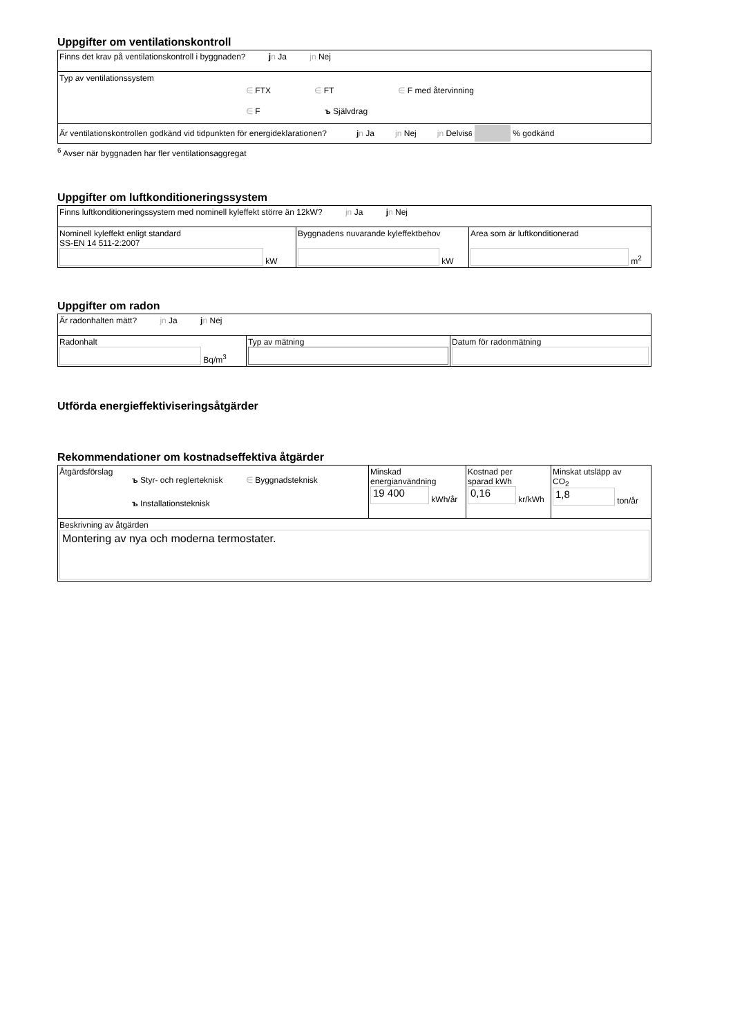Uppgifter om ventilationskontroll
| Finns det krav på ventilationskontroll i byggnaden? j n Ja jn Nej |
| Typ av ventilationssystem ∈ FTX ∈ FT ∈ F med återvinning ∈ F ъ Självdrag |
| Är ventilationskontrollen godkänd vid tidpunkten för energideklarationen? j n Ja jn Nej jn Delvis <sup>6</sup> % godkänd |
<sup>6</sup> Avser när byggnaden har fler ventilationsaggregat
Uppgifter om luftkonditioneringssystem
| Finns luftkonditioneringssystem med nominell kyleffekt större än 12kW? jn Ja j n Nej | | |
| Nominell kyleffekt enligt standard SS-EN 14 511-2:2007 kW | Byggnadens nuvarande kyleffektbehov kW | Area som är luftkonditionerad m<sup>2</sup> |
Uppgifter om radon
| Är radonhalten mätt? jn Ja j n Nej | | |
| Radonhalt Bq/m<sup>3</sup> | Typ av mätning | Datum för radonmätning |
Utförda energieffektiviseringsåtgärder
Rekommendationer om kostnadseffektiva åtgärder
| Åtgärdsförslag ъ Styr- och reglerteknisk ∈ Byggnadsteknisk ъ Installationsteknisk | Minskad energianvändning 19 400 kWh/år | Kostnad per sparad kWh 0,16 kr/kWh | Minskat utsläpp av CO<sub>2</sub> 1,8 ton/år |
| Beskrivning av åtgärden Montering av nya och moderna termostater. | | | |